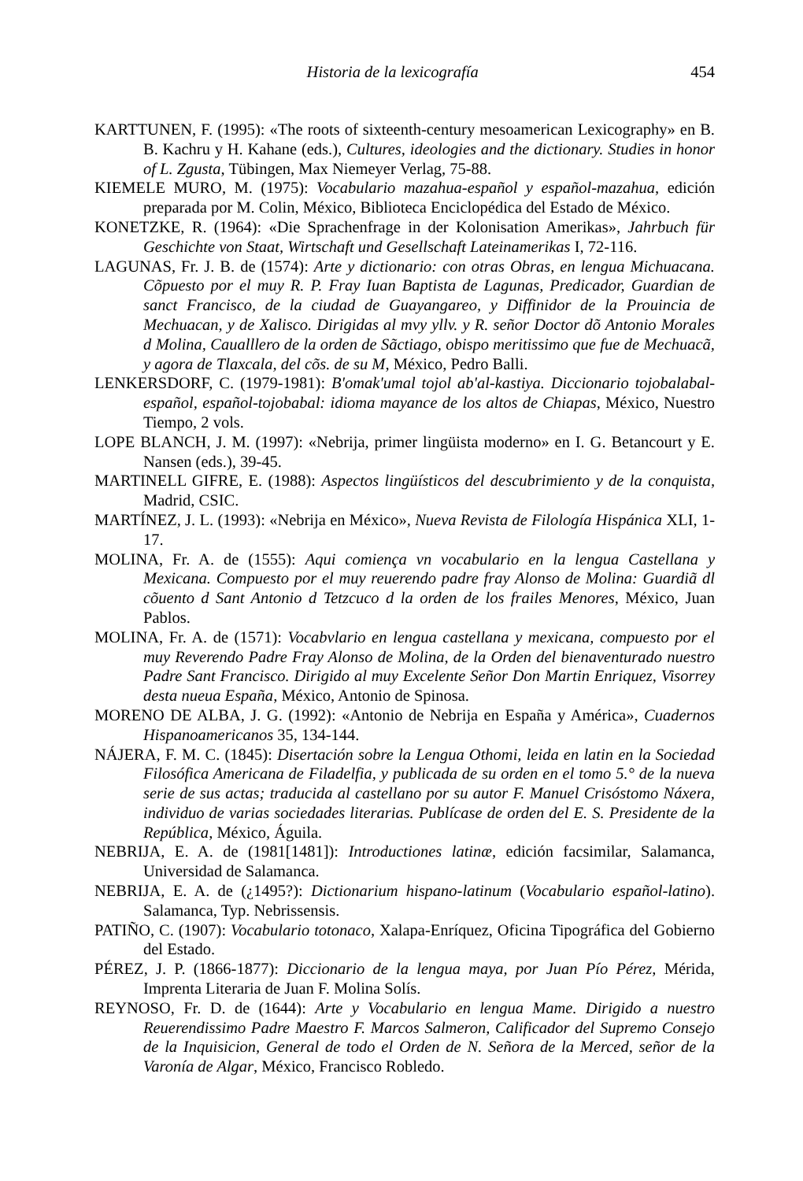Historia de la lexicografía 454
KARTTUNEN, F. (1995): «The roots of sixteenth-century mesoamerican Lexicography» en B. B. Kachru y H. Kahane (eds.), Cultures, ideologies and the dictionary. Studies in honor of L. Zgusta, Tübingen, Max Niemeyer Verlag, 75-88.
KIEMELE MURO, M. (1975): Vocabulario mazahua-español y español-mazahua, edición preparada por M. Colin, México, Biblioteca Enciclopédica del Estado de México.
KONETZKE, R. (1964): «Die Sprachenfrage in der Kolonisation Amerikas», Jahrbuch für Geschichte von Staat, Wirtschaft und Gesellschaft Lateinamerikas I, 72-116.
LAGUNAS, Fr. J. B. de (1574): Arte y dictionario: con otras Obras, en lengua Michuacana. Cõpuesto por el muy R. P. Fray Iuan Baptista de Lagunas, Predicador, Guardian de sanct Francisco, de la ciudad de Guayangareo, y Diffinidor de la Prouincia de Mechuacan, y de Xalisco. Dirigidas al mvy yllv. y R. señor Doctor dõ Antonio Morales d Molina, Caualllero de la orden de Sãctiago, obispo meritissimo que fue de Mechuacã, y agora de Tlaxcala, del cõs. de su M, México, Pedro Balli.
LENKERSDORF, C. (1979-1981): B'omak'umal tojol ab'al-kastiya. Diccionario tojobalabal-español, español-tojobabal: idioma mayance de los altos de Chiapas, México, Nuestro Tiempo, 2 vols.
LOPE BLANCH, J. M. (1997): «Nebrija, primer lingüista moderno» en I. G. Betancourt y E. Nansen (eds.), 39-45.
MARTINELL GIFRE, E. (1988): Aspectos lingüísticos del descubrimiento y de la conquista, Madrid, CSIC.
MARTÍNEZ, J. L. (1993): «Nebrija en México», Nueva Revista de Filología Hispánica XLI, 1-17.
MOLINA, Fr. A. de (1555): Aqui comiença vn vocabulario en la lengua Castellana y Mexicana. Compuesto por el muy reuerendo padre fray Alonso de Molina: Guardiã dl cõuento d Sant Antonio d Tetzcuco d la orden de los frailes Menores, México, Juan Pablos.
MOLINA, Fr. A. de (1571): Vocabvlario en lengua castellana y mexicana, compuesto por el muy Reverendo Padre Fray Alonso de Molina, de la Orden del bienaventurado nuestro Padre Sant Francisco. Dirigido al muy Excelente Señor Don Martin Enriquez, Visorrey desta nueua España, México, Antonio de Spinosa.
MORENO DE ALBA, J. G. (1992): «Antonio de Nebrija en España y América», Cuadernos Hispanoamericanos 35, 134-144.
NÁJERA, F. M. C. (1845): Disertación sobre la Lengua Othomi, leida en latin en la Sociedad Filosófica Americana de Filadelfia, y publicada de su orden en el tomo 5.° de la nueva serie de sus actas; traducida al castellano por su autor F. Manuel Crisóstomo Náxera, individuo de varias sociedades literarias. Publícase de orden del E. S. Presidente de la República, México, Águila.
NEBRIJA, E. A. de (1981[1481]): Introductiones latinæ, edición facsimilar, Salamanca, Universidad de Salamanca.
NEBRIJA, E. A. de (¿1495?): Dictionarium hispano-latinum (Vocabulario español-latino). Salamanca, Typ. Nebrissensis.
PATIÑO, C. (1907): Vocabulario totonaco, Xalapa-Enríquez, Oficina Tipográfica del Gobierno del Estado.
PÉREZ, J. P. (1866-1877): Diccionario de la lengua maya, por Juan Pío Pérez, Mérida, Imprenta Literaria de Juan F. Molina Solís.
REYNOSO, Fr. D. de (1644): Arte y Vocabulario en lengua Mame. Dirigido a nuestro Reuerendissimo Padre Maestro F. Marcos Salmeron, Calificador del Supremo Consejo de la Inquisicion, General de todo el Orden de N. Señora de la Merced, señor de la Varonía de Algar, México, Francisco Robledo.